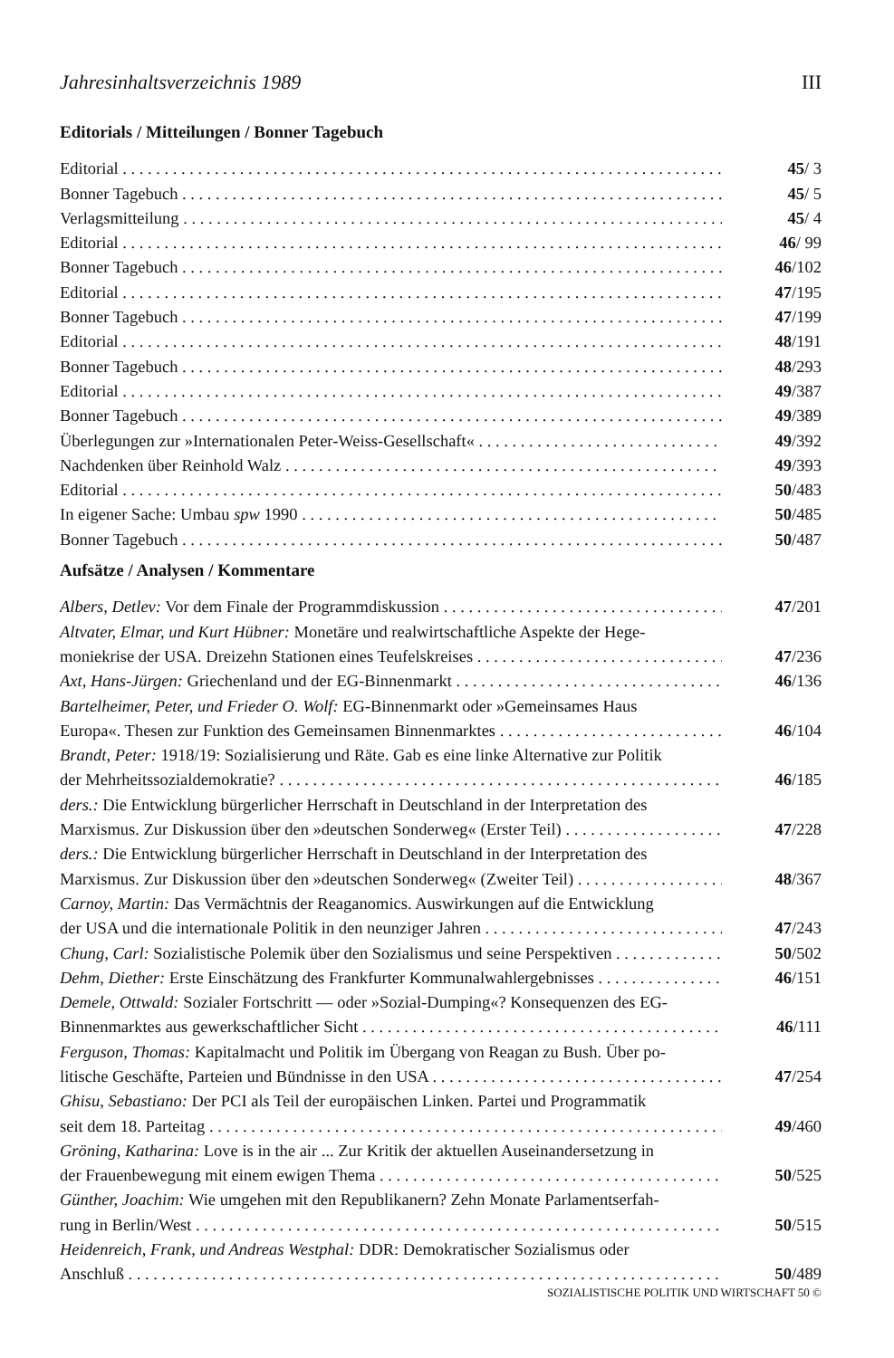Jahresinhaltsverzeichnis 1989 III
Editorials / Mitteilungen / Bonner Tagebuch
Editorial 45/ 3
Bonner Tagebuch 45/ 5
Verlagsmitteilung 45/ 4
Editorial 46/ 99
Bonner Tagebuch 46/102
Editorial 47/195
Bonner Tagebuch 47/199
Editorial 48/191
Bonner Tagebuch 48/293
Editorial 49/387
Bonner Tagebuch 49/389
Überlegungen zur »Internationalen Peter-Weiss-Gesellschaft« 49/392
Nachdenken über Reinhold Walz 49/393
Editorial 50/483
In eigener Sache: Umbau spw 1990 50/485
Bonner Tagebuch 50/487
Aufsätze / Analysen / Kommentare
Albers, Detlev: Vor dem Finale der Programmdiskussion 47/201
Altvater, Elmar, und Kurt Hübner: Monetäre und realwirtschaftliche Aspekte der Hege-
moniekrise der USA. Dreizehn Stationen eines Teufelskreises 47/236
Axt, Hans-Jürgen: Griechenland und der EG-Binnenmarkt 46/136
Bartelheimer, Peter, und Frieder O. Wolf: EG-Binnenmarkt oder »Gemeinsames Haus
Europa«. Thesen zur Funktion des Gemeinsamen Binnenmarktes 46/104
Brandt, Peter: 1918/19: Sozialisierung und Räte. Gab es eine linke Alternative zur Politik
der Mehrheitssozialdemokratie? 46/185
ders.: Die Entwicklung bürgerlicher Herrschaft in Deutschland in der Interpretation des
Marxismus. Zur Diskussion über den »deutschen Sonderweg« (Erster Teil) 47/228
ders.: Die Entwicklung bürgerlicher Herrschaft in Deutschland in der Interpretation des
Marxismus. Zur Diskussion über den »deutschen Sonderweg« (Zweiter Teil) 48/367
Carnoy, Martin: Das Vermächtnis der Reaganomics. Auswirkungen auf die Entwicklung
der USA und die internationale Politik in den neunziger Jahren 47/243
Chung, Carl: Sozialistische Polemik über den Sozialismus und seine Perspektiven 50/502
Dehm, Diether: Erste Einschätzung des Frankfurter Kommunalwahlergebnisses 46/151
Demele, Ottwald: Sozialer Fortschritt — oder »Sozial-Dumping«? Konsequenzen des EG-
Binnenmarktes aus gewerkschaftlicher Sicht 46/111
Ferguson, Thomas: Kapitalmacht und Politik im Übergang von Reagan zu Bush. Über po-
litische Geschäfte, Parteien und Bündnisse in den USA 47/254
Ghisu, Sebastiano: Der PCI als Teil der europäischen Linken. Partei und Programmatik
seit dem 18. Parteitag 49/460
Gröning, Katharina: Love is in the air ... Zur Kritik der aktuellen Auseinandersetzung in
der Frauenbewegung mit einem ewigen Thema 50/525
Günther, Joachim: Wie umgehen mit den Republikanern? Zehn Monate Parlamentserfah-
rung in Berlin/West 50/515
Heidenreich, Frank, und Andreas Westphal: DDR: Demokratischer Sozialismus oder
Anschluß 50/489
SOZIALISTISCHE POLITIK UND WIRTSCHAFT 50 ©